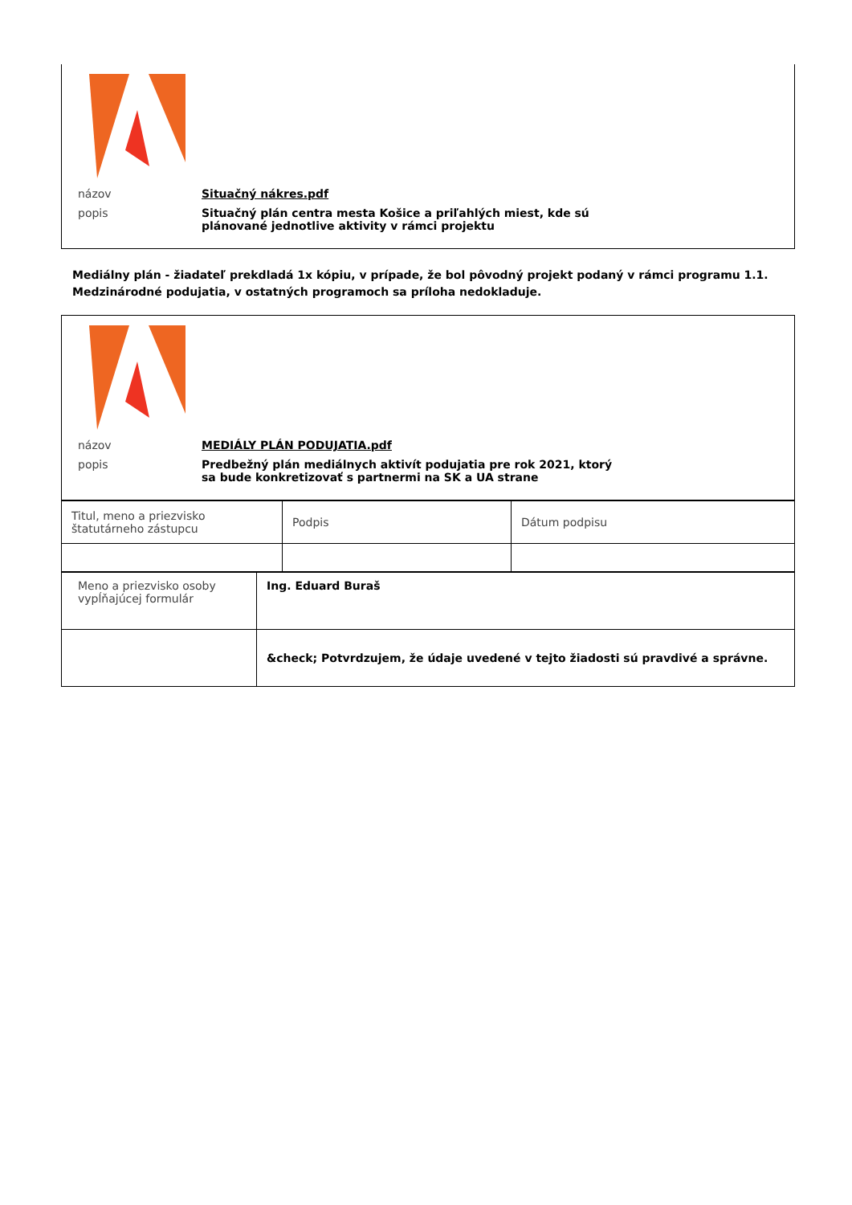názov Situačný nákres.pdf
popis Situačný plán centra mesta Košice a priľahlých miest, kde sú plánované jednotlive aktivity v rámci projektu
Mediálny plán - žiadateľ prekdladá 1x kópiu, v prípade, že bol pôvodný projekt podaný v rámci programu 1.1. Medzinárodné podujatia, v ostatných programoch sa príloha nedokladuje.
názov MEDIÁLY PLÁN PODUJATIA.pdf
popis Predbežný plán mediálnych aktivít podujatia pre rok 2021, ktorý sa bude konkretizovať s partnermi na SK a UA strane
| Titul, meno a priezvisko štatutárneho zástupcu | Podpis | Dátum podpisu |
| Meno a priezvisko osoby vypĺňajúcej formulár | Ing. Eduard Buraš |
| | &check; Potvrdzujem, že údaje uvedené v tejto žiadosti sú pravdivé a správne. |